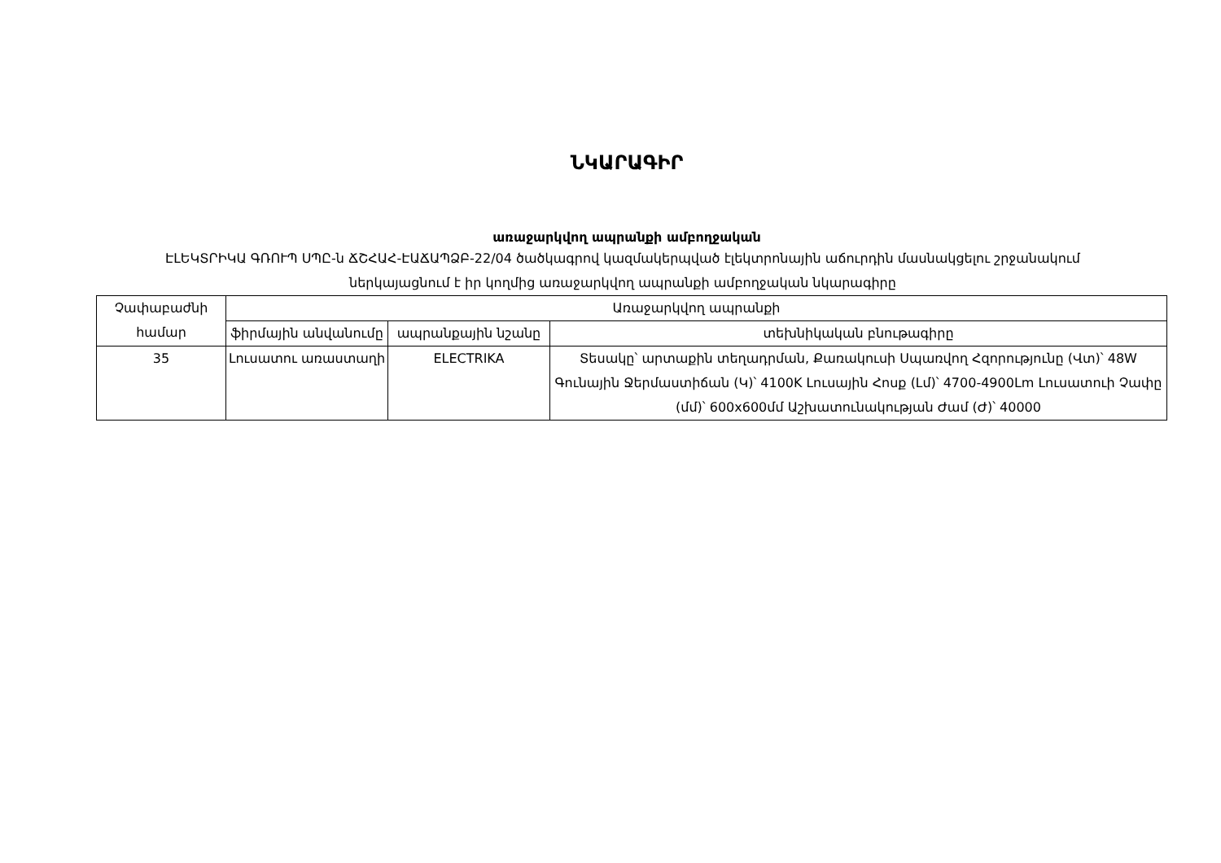ՆԿԱՐԱԳԻՐ
առաջարկվող ապրանքի ամբողջական
ԷԼԵԿՏՐԻԿԱ ԳՌՈՒՊ ՍՊԸ-ն ՃՇՀԱՀ-ԷԱՃԱՊՁԲ-22/04 ծածկագրով կազմակերպված էլեկտրոնային աճուրդին մասնակցելու շրջանակում ներկայացնում է իր կողմից առաջարկվող ապրանքի ամբողջական նկարագիրը
| Չափաբաժնի համար | Առաջարկվող ապրանքի | | |
| --- | --- | --- | --- |
| | ֆիրմային անվանումը | ապրանքային նշանը | տեխնիկական բնութագիրը |
| 35 | Լուսատու առաստաղի | ELECTRIKA | Տեսակը՝ արտաքին տեղադրման, Քառակուսի Սպառվող Հզորությունը (Վտ)՝ 48W Գունային Ջերմաստիճան (Կ)՝ 4100K Լուսային Հոսք (Լմ)՝ 4700-4900Lm Լուսատուի Չափը (մմ)՝ 600x600մմ Աշխատունակության Ժամ (Ժ)՝ 40000 |